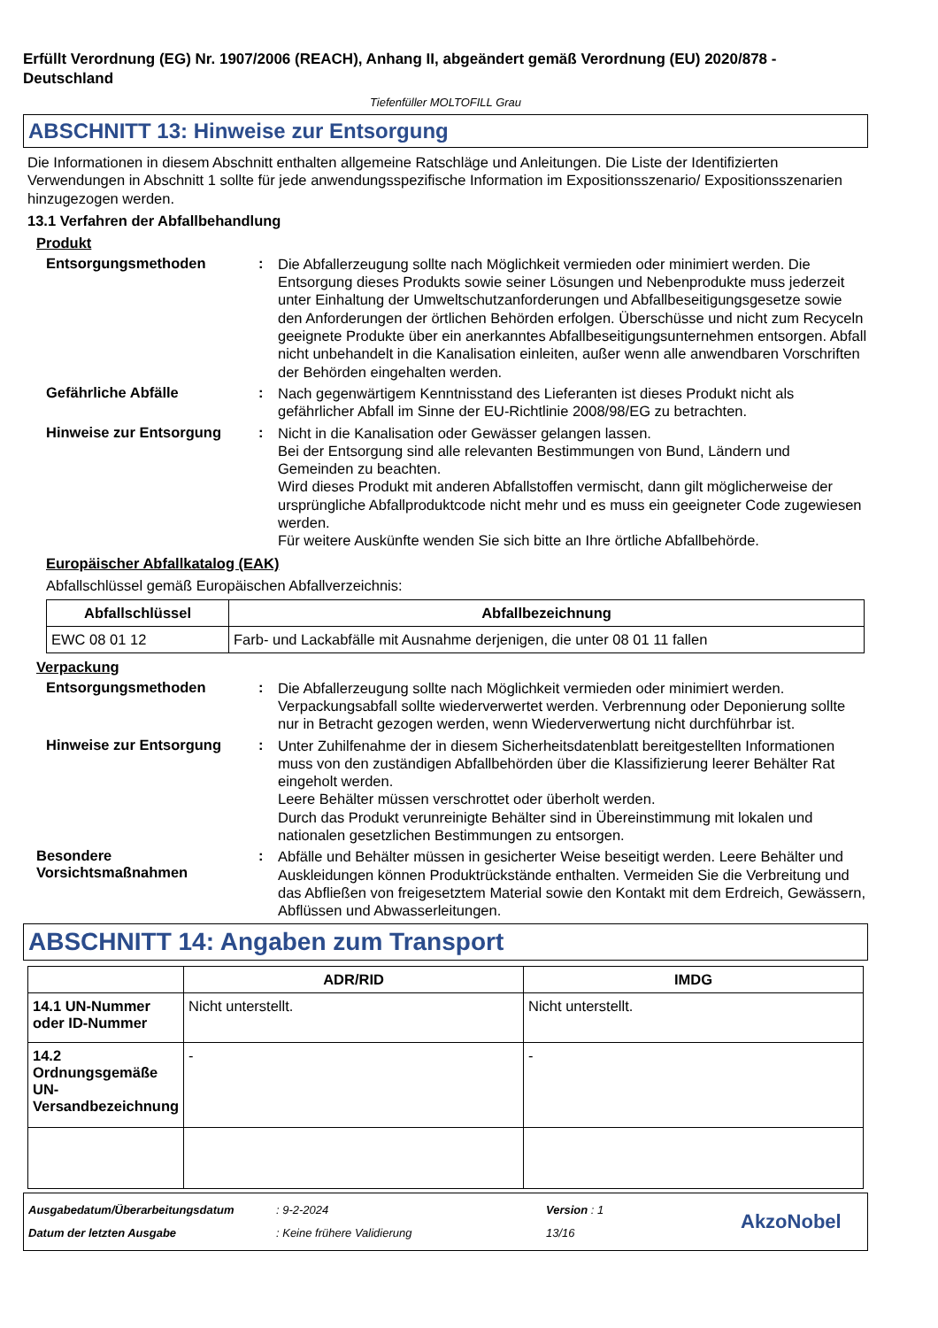Erfüllt Verordnung (EG) Nr. 1907/2006 (REACH), Anhang II, abgeändert gemäß Verordnung (EU) 2020/878 - Deutschland
Tiefenfüller MOLTOFILL Grau
ABSCHNITT 13: Hinweise zur Entsorgung
Die Informationen in diesem Abschnitt enthalten allgemeine Ratschläge und Anleitungen. Die Liste der Identifizierten Verwendungen in Abschnitt 1 sollte für jede anwendungsspezifische Information im Expositionsszenario/ Expositionsszenarien hinzugezogen werden.
13.1 Verfahren der Abfallbehandlung
Produkt
Entsorgungsmethoden :
Die Abfallerzeugung sollte nach Möglichkeit vermieden oder minimiert werden. Die Entsorgung dieses Produkts sowie seiner Lösungen und Nebenprodukte muss jederzeit unter Einhaltung der Umweltschutzanforderungen und Abfallbeseitigungsgesetze sowie den Anforderungen der örtlichen Behörden erfolgen. Überschüsse und nicht zum Recyceln geeignete Produkte über ein anerkanntes Abfallbeseitigungsunternehmen entsorgen. Abfall nicht unbehandelt in die Kanalisation einleiten, außer wenn alle anwendbaren Vorschriften der Behörden eingehalten werden.
Gefährliche Abfälle :
Nach gegenwärtigem Kenntnisstand des Lieferanten ist dieses Produkt nicht als gefährlicher Abfall im Sinne der EU-Richtlinie 2008/98/EG zu betrachten.
Hinweise zur Entsorgung :
Nicht in die Kanalisation oder Gewässer gelangen lassen.
Bei der Entsorgung sind alle relevanten Bestimmungen von Bund, Ländern und Gemeinden zu beachten.
Wird dieses Produkt mit anderen Abfallstoffen vermischt, dann gilt möglicherweise der ursprüngliche Abfallproduktcode nicht mehr und es muss ein geeigneter Code zugewiesen werden.
Für weitere Auskünfte wenden Sie sich bitte an Ihre örtliche Abfallbehörde.
Europäischer Abfallkatalog (EAK)
Abfallschlüssel gemäß Europäischen Abfallverzeichnis:
| Abfallschlüssel | Abfallbezeichnung |
| --- | --- |
| EWC 08 01 12 | Farb- und Lackabfälle mit Ausnahme derjenigen, die unter 08 01 11 fallen |
Verpackung
Entsorgungsmethoden :
Die Abfallerzeugung sollte nach Möglichkeit vermieden oder minimiert werden. Verpackungsabfall sollte wiederverwertet werden. Verbrennung oder Deponierung sollte nur in Betracht gezogen werden, wenn Wiederverwertung nicht durchführbar ist.
Hinweise zur Entsorgung :
Unter Zuhilfenahme der in diesem Sicherheitsdatenblatt bereitgestellten Informationen muss von den zuständigen Abfallbehörden über die Klassifizierung leerer Behälter Rat eingeholt werden.
Leere Behälter müssen verschrottet oder überholt werden.
Durch das Produkt verunreinigte Behälter sind in Übereinstimmung mit lokalen und nationalen gesetzlichen Bestimmungen zu entsorgen.
Besondere Vorsichtsmaßnahmen
:
Abfälle und Behälter müssen in gesicherter Weise beseitigt werden. Leere Behälter und Auskleidungen können Produktrückstände enthalten. Vermeiden Sie die Verbreitung und das Abfließen von freigesetztem Material sowie den Kontakt mit dem Erdreich, Gewässern, Abflüssen und Abwasserleitungen.
ABSCHNITT 14: Angaben zum Transport
| | ADR/RID | IMDG |
| --- | --- | --- |
| 14.1 UN-Nummer oder ID-Nummer | Nicht unterstellt. | Nicht unterstellt. |
| 14.2 Ordnungsgemäße UN-Versandbezeichnung | - | - |
Ausgabedatum/Überarbeitungsdatum
Datum der letzten Ausgabe
: 9-2-2024
: Keine frühere Validierung
Version : 1
13/16
AkzoNobel